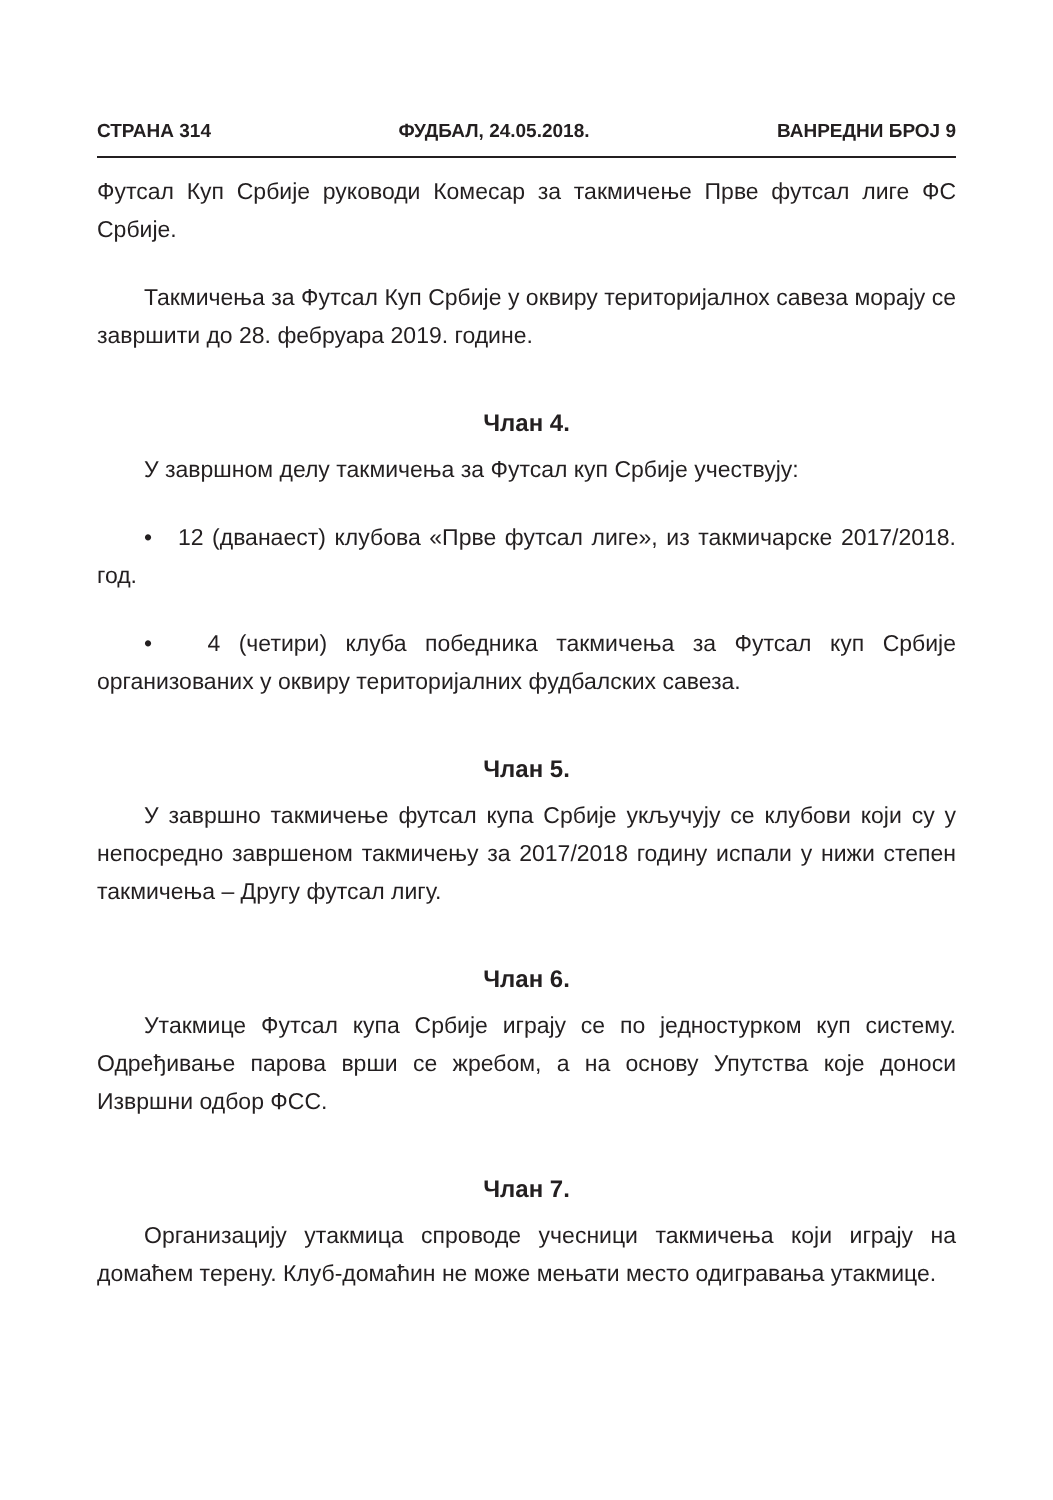СТРАНА 314 ФУДБАЛ, 24.05.2018. ВАНРЕДНИ БРОЈ 9
Футсал Куп Србије руководи Комесар за такмичење Прве футсал лиге ФС Србије.
Такмичења за Футсал Куп Србије у оквиру територијалнох савеза морају се завршити до 28. фебруара 2019. године.
Члан 4.
У завршном делу такмичења за Футсал куп Србије учествују:
• 12 (дванаест) клубова «Прве футсал лиге», из такмичарске 2017/2018. год.
• 4 (четири) клуба победника такмичења за Футсал куп Србије организованих у оквиру територијалних фудбалских савеза.
Члан 5.
У завршно такмичење футсал купа Србије укључују се клубови који су у непосредно завршеном такмичењу за 2017/2018 годину испали у нижи степен такмичења – Другу футсал лигу.
Члан 6.
Утакмице Футсал купа Србије играју се по једностурком куп систему. Одређивање парова врши се жребом, а на основу Упутства које доноси Извршни одбор ФСС.
Члан 7.
Организацију утакмица спроводе учесници такмичења који играју на домаћем терену. Клуб-домаћин не може мењати место одигравања утакмице.